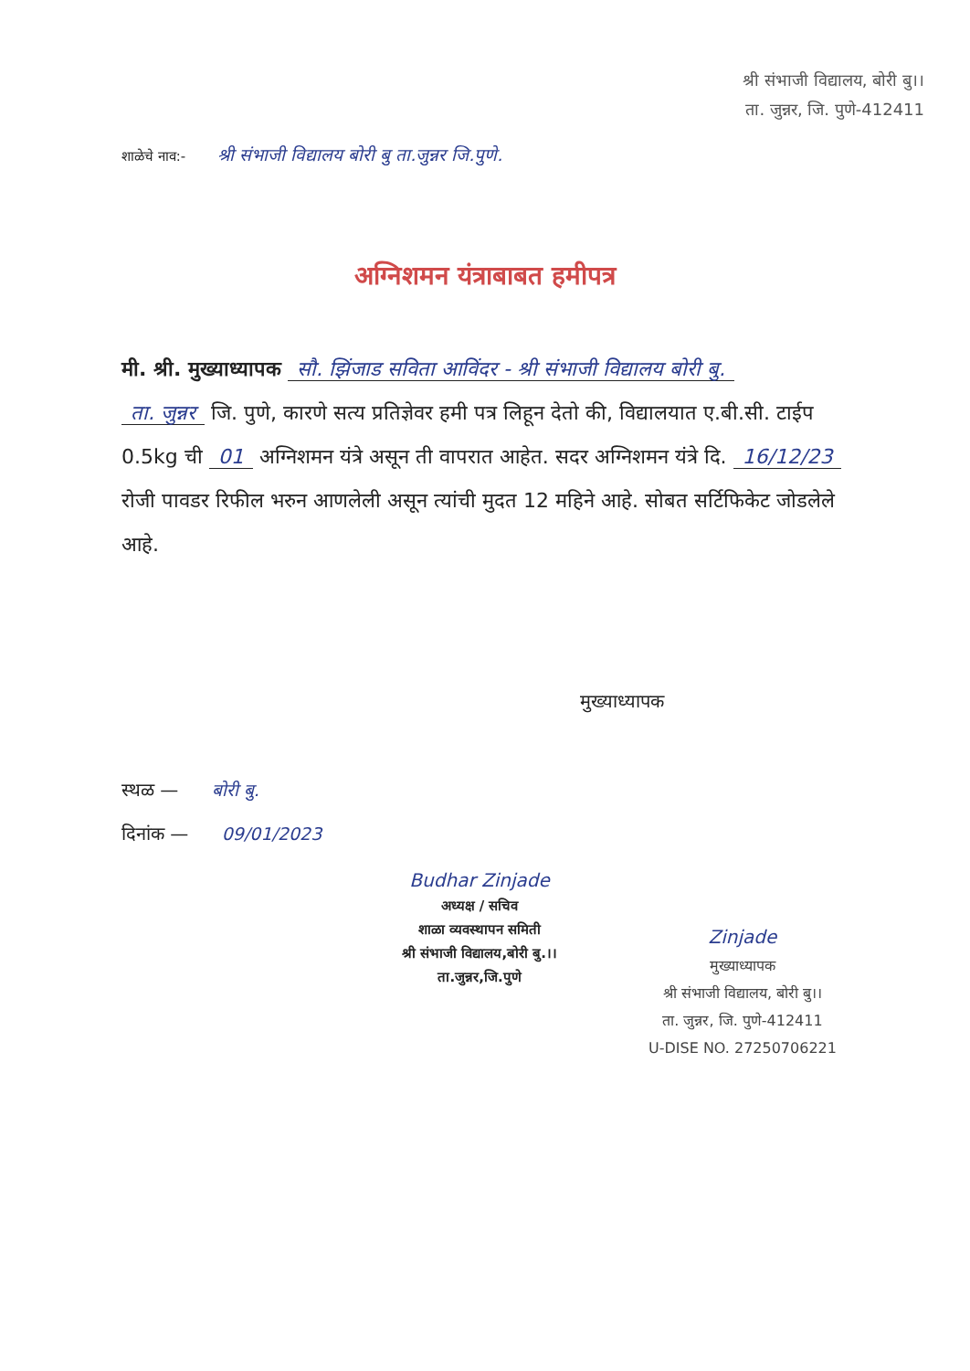श्री संभाजी विद्यालय, बोरी बु।।
ता. जुन्नर, जि. पुणे-412411
शाळेचे नाव:- श्री संभाजी विद्यालय बोरी बु ता.जुन्नर जि.पुणे.
अग्निशमन यंत्राबाबत हमीपत्र
मी. श्री. मुख्याध्यापक सौ. झिंजाड सविता आविंदर - श्री संभाजी विद्यालय बोरी बु.
ता. जुन्नर जि. पुणे, कारणे सत्य प्रतिज्ञेवर हमी पत्र लिहून देतो की, विद्यालयात ए.बी.सी. टाईप 0.5kg ची 01 अग्निशमन यंत्रे असून ती वापरात आहेत. सदर अग्निशमन यंत्रे दि. 16/12/23 रोजी पावडर रिफील भरुन आणलेली असून त्यांची मुदत 12 महिने आहे. सोबत सर्टिफिकेट जोडलेले आहे.
मुख्याध्यापक
स्थळ — बोरी बु.
दिनांक — 09/01/2023
Budhar Zinjade
अध्यक्ष / सचिव
शाळा व्यवस्थापन समिती
श्री संभाजी विद्यालय,बोरी बु.।।
ता.जुन्नर,जि.पुणे
Zinjade
मुख्याध्यापक
श्री संभाजी विद्यालय, बोरी बु।।
ता. जुन्नर, जि. पुणे-412411
U-DISE NO. 27250706221